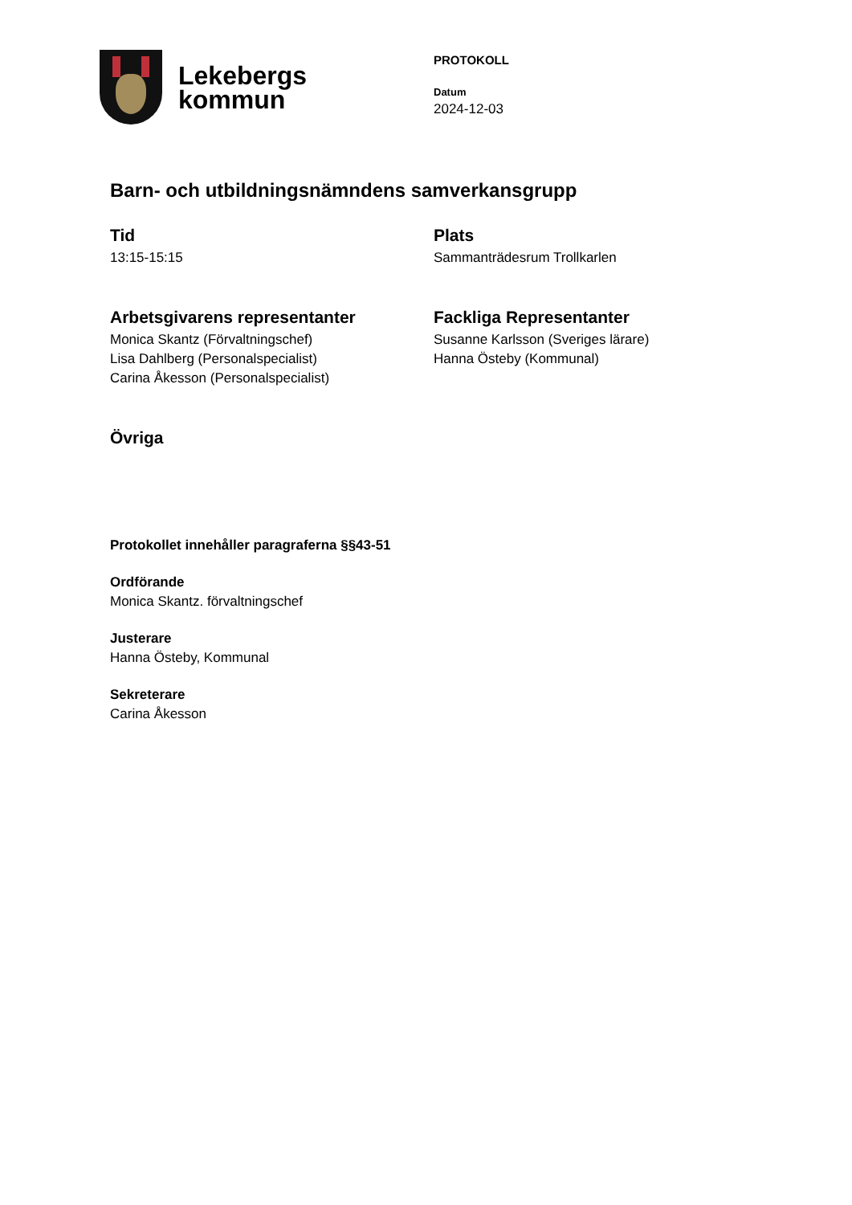Lekebergs
kommun
PROTOKOLL
Datum
2024-12-03
Barn- och utbildningsnämndens samverkansgrupp
Tid
13:15-15:15
Plats
Sammanträdesrum Trollkarlen
Arbetsgivarens representanter
Monica Skantz (Förvaltningschef)
Lisa Dahlberg (Personalspecialist)
Carina Åkesson (Personalspecialist)
Fackliga Representanter
Susanne Karlsson (Sveriges lärare)
Hanna Östeby (Kommunal)
Övriga
Protokollet innehåller paragraferna §§43-51
Ordförande
Monica Skantz. förvaltningschef
Justerare
Hanna Östeby, Kommunal
Sekreterare
Carina Åkesson